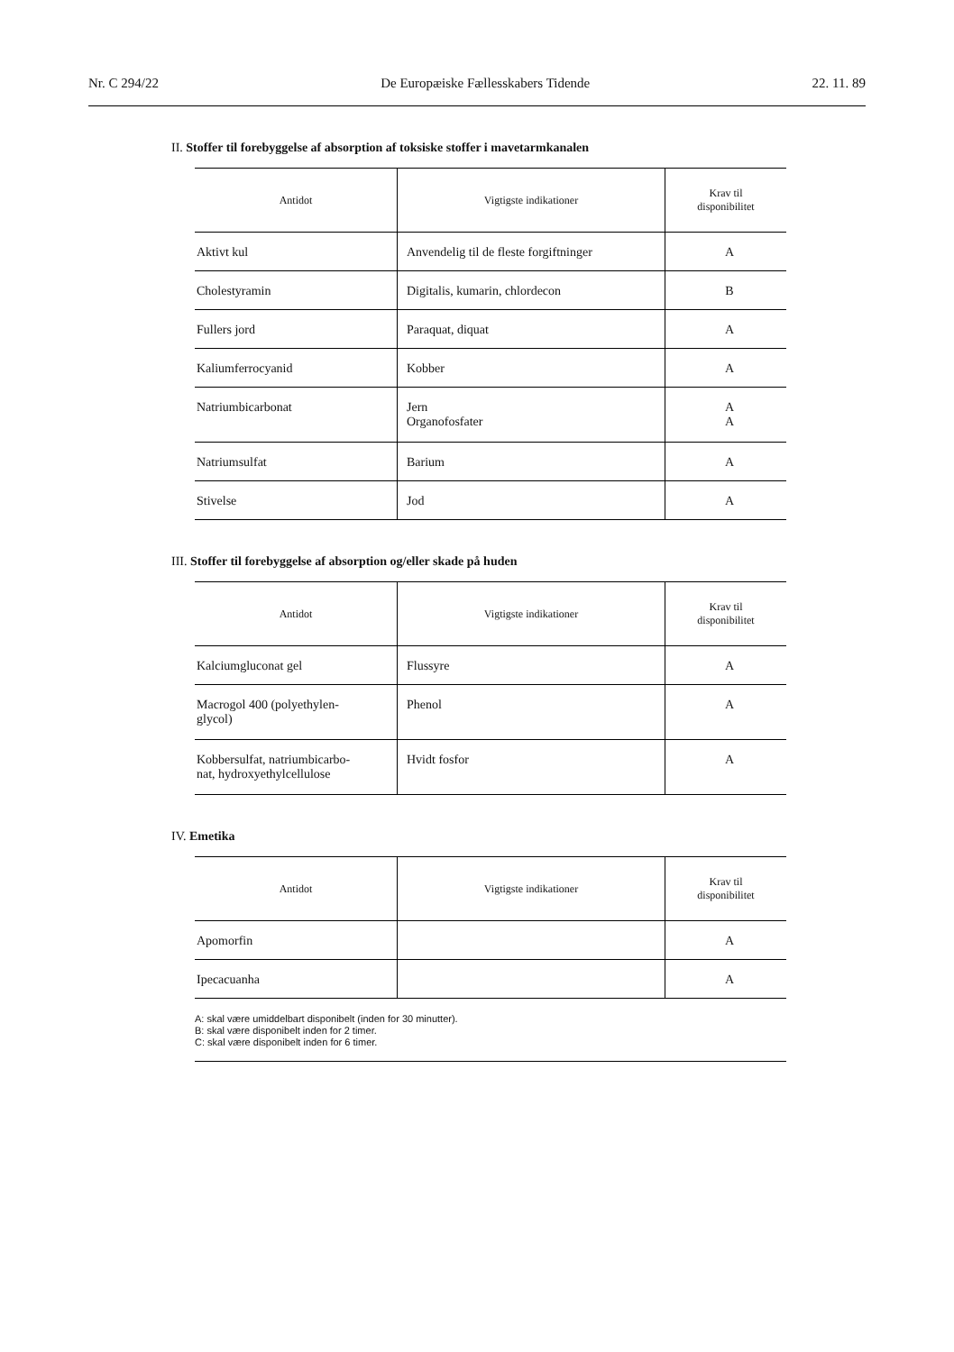Nr. C 294/22 De Europæiske Fællesskabers Tidende 22. 11. 89
II. Stoffer til forebyggelse af absorption af toksiske stoffer i mavetarmkanalen
| Antidot | Vigtigste indikationer | Krav til disponibilitet |
| --- | --- | --- |
| Aktivt kul | Anvendelig til de fleste forgiftninger | A |
| Cholestyramin | Digitalis, kumarin, chlordecon | B |
| Fullers jord | Paraquat, diquat | A |
| Kaliumferrocyanid | Kobber | A |
| Natriumbicarbonat | Jern Organofosfater | A A |
| Natriumsulfat | Barium | A |
| Stivelse | Jod | A |
III. Stoffer til forebyggelse af absorption og/eller skade på huden
| Antidot | Vigtigste indikationer | Krav til disponibilitet |
| --- | --- | --- |
| Kalciumgluconat gel | Flussyre | A |
| Macrogol 400 (polyethylen- glycol) | Phenol | A |
| Kobbersulfat, natriumbicarbo- nat, hydroxyethylcellulose | Hvidt fosfor | A |
IV. Emetika
| Antidot | Vigtigste indikationer | Krav til disponibilitet |
| --- | --- | --- |
| Apomorfin | | A |
| Ipecacuanha | | A |
A: skal være umiddelbart disponibelt (inden for 30 minutter).
B: skal være disponibelt inden for 2 timer.
C: skal være disponibelt inden for 6 timer.